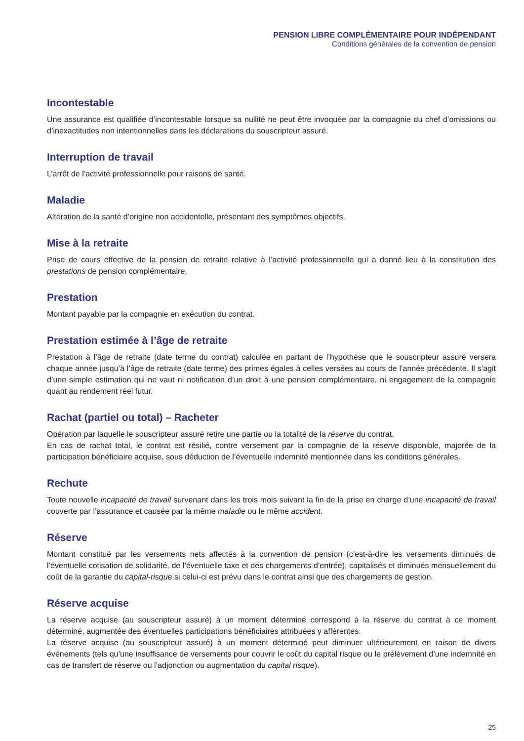PENSION LIBRE COMPLÉMENTAIRE POUR INDÉPENDANT
Conditions générales de la convention de pension
Incontestable
Une assurance est qualifiée d’incontestable lorsque sa nullité ne peut être invoquée par la compagnie du chef d’omissions ou d’inexactitudes non intentionnelles dans les déclarations du souscripteur assuré.
Interruption de travail
L’arrêt de l’activité professionnelle pour raisons de santé.
Maladie
Altération de la santé d’origine non accidentelle, présentant des symptômes objectifs.
Mise à la retraite
Prise de cours effective de la pension de retraite relative à l’activité professionnelle qui a donné lieu à la constitution des prestations de pension complémentaire.
Prestation
Montant payable par la compagnie en exécution du contrat.
Prestation estimée à l’âge de retraite
Prestation à l’âge de retraite (date terme du contrat) calculée en partant de l’hypothèse que le souscripteur assuré versera chaque année jusqu’à l’âge de retraite (date terme) des primes égales à celles versées au cours de l’année précédente. Il s’agit d’une simple estimation qui ne vaut ni notification d’un droit à une pension complémentaire, ni engagement de la compagnie quant au rendement réel futur.
Rachat (partiel ou total) – Racheter
Opération par laquelle le souscripteur assuré retire une partie ou la totalité de la réserve du contrat.
En cas de rachat total, le contrat est résilié, contre versement par la compagnie de la réserve disponible, majorée de la participation bénéficiaire acquise, sous déduction de l’éventuelle indemnité mentionnée dans les conditions générales.
Rechute
Toute nouvelle incapacité de travail survenant dans les trois mois suivant la fin de la prise en charge d’une incapacité de travail couverte par l’assurance et causée par la même maladie ou le même accident.
Réserve
Montant constitué par les versements nets affectés à la convention de pension (c’est-à-dire les versements diminués de l’éventuelle cotisation de solidarité, de l’éventuelle taxe et des chargements d’entrée), capitalisés et diminués mensuellement du coût de la garantie du capital-risque si celui-ci est prévu dans le contrat ainsi que des chargements de gestion.
Réserve acquise
La réserve acquise (au souscripteur assuré) à un moment déterminé correspond à la réserve du contrat à ce moment déterminé, augmentée des éventuelles participations bénéficiaires attribuées y afférentes.
La réserve acquise (au souscripteur assuré) à un moment déterminé peut diminuer ultérieurement en raison de divers événements (tels qu’une insuffisance de versements pour couvrir le coût du capital risque ou le prélèvement d’une indemnité en cas de transfert de réserve ou l’adjonction ou augmentation du capital risque).
25